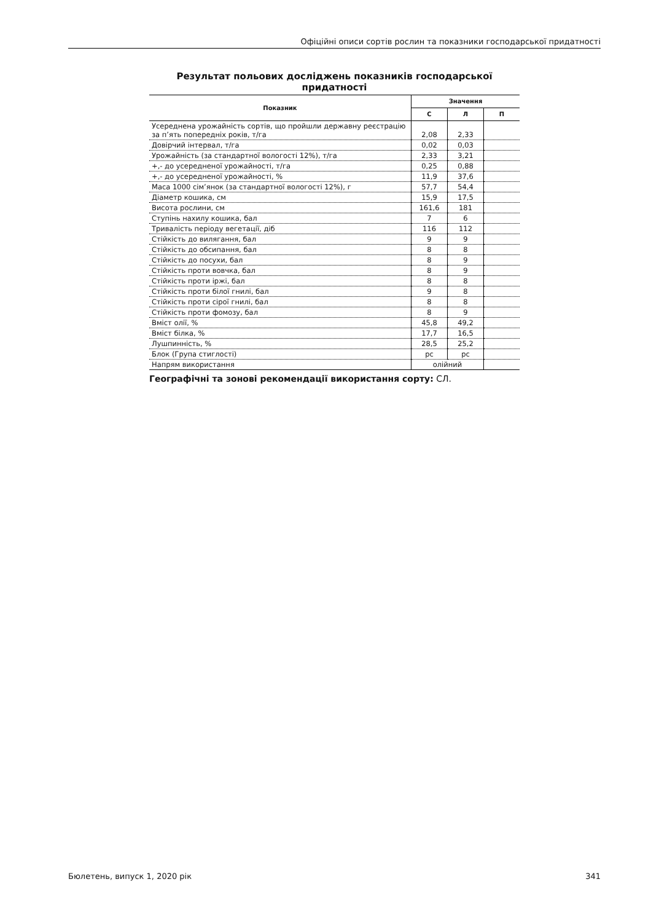Офіційні описи сортів рослин та показники господарської придатності
Результат польових досліджень показників господарської придатності
| Показник | Значення | | |
| --- | --- | --- | --- |
| | С | Л | П |
| Усереднена урожайність сортів, що пройшли державну реєстрацію за п’ять попередніх років, т/га | 2,08 | 2,33 | |
| Довірчий інтервал, т/га | 0,02 | 0,03 | |
| Урожайність (за стандартної вологості 12%), т/га | 2,33 | 3,21 | |
| +,- до усередненої урожайності, т/га | 0,25 | 0,88 | |
| +,- до усередненої урожайності, % | 11,9 | 37,6 | |
| Маса 1000 сім’янок (за стандартної вологості 12%), г | 57,7 | 54,4 | |
| Діаметр кошика, см | 15,9 | 17,5 | |
| Висота рослини, см | 161,6 | 181 | |
| Ступінь нахилу кошика, бал | 7 | 6 | |
| Тривалість періоду вегетації, діб | 116 | 112 | |
| Стійкість до вилягання, бал | 9 | 9 | |
| Стійкість до обсипання, бал | 8 | 8 | |
| Стійкість до посухи, бал | 8 | 9 | |
| Стійкість проти вовчка, бал | 8 | 9 | |
| Стійкість проти іржі, бал | 8 | 8 | |
| Стійкість проти білої гнилі, бал | 9 | 8 | |
| Стійкість проти сірої гнилі, бал | 8 | 8 | |
| Стійкість проти фомозу, бал | 8 | 9 | |
| Вміст олії, % | 45,8 | 49,2 | |
| Вміст білка, % | 17,7 | 16,5 | |
| Лушпинність, % | 28,5 | 25,2 | |
| Блок (Група стиглості) | рс | рс | |
| Напрям використання | олійний | | |
Географічні та зонові рекомендації використання сорту: СЛ.
Бюлетень, випуск 1, 2020 рік 341